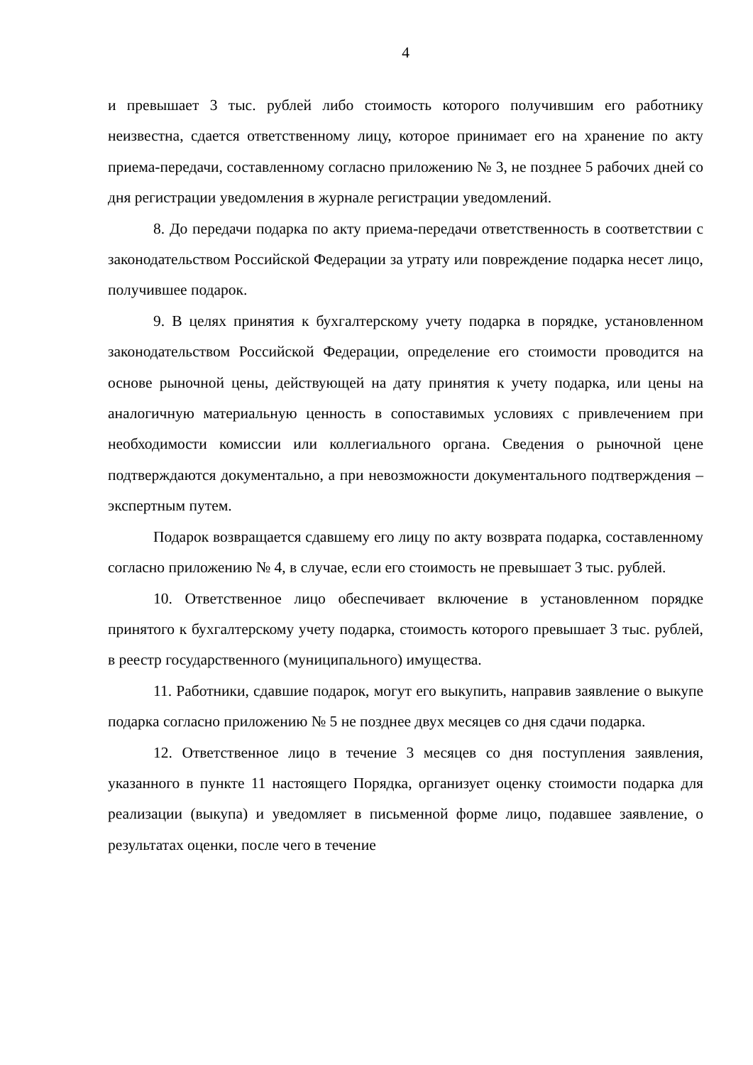4
и превышает 3 тыс. рублей либо стоимость которого получившим его работнику неизвестна, сдается ответственному лицу, которое принимает его на хранение по акту приема-передачи, составленному согласно приложению № 3, не позднее 5 рабочих дней со дня регистрации уведомления в журнале регистрации уведомлений.
8. До передачи подарка по акту приема-передачи ответственность в соответствии с законодательством Российской Федерации за утрату или повреждение подарка несет лицо, получившее подарок.
9. В целях принятия к бухгалтерскому учету подарка в порядке, установленном законодательством Российской Федерации, определение его стоимости проводится на основе рыночной цены, действующей на дату принятия к учету подарка, или цены на аналогичную материальную ценность в сопоставимых условиях с привлечением при необходимости комиссии или коллегиального органа. Сведения о рыночной цене подтверждаются документально, а при невозможности документального подтверждения – экспертным путем.
Подарок возвращается сдавшему его лицу по акту возврата подарка, составленному согласно приложению № 4, в случае, если его стоимость не превышает 3 тыс. рублей.
10. Ответственное лицо обеспечивает включение в установленном порядке принятого к бухгалтерскому учету подарка, стоимость которого превышает 3 тыс. рублей, в реестр государственного (муниципального) имущества.
11. Работники, сдавшие подарок, могут его выкупить, направив заявление о выкупе подарка согласно приложению № 5 не позднее двух месяцев со дня сдачи подарка.
12. Ответственное лицо в течение 3 месяцев со дня поступления заявления, указанного в пункте 11 настоящего Порядка, организует оценку стоимости подарка для реализации (выкупа) и уведомляет в письменной форме лицо, подавшее заявление, о результатах оценки, после чего в течение